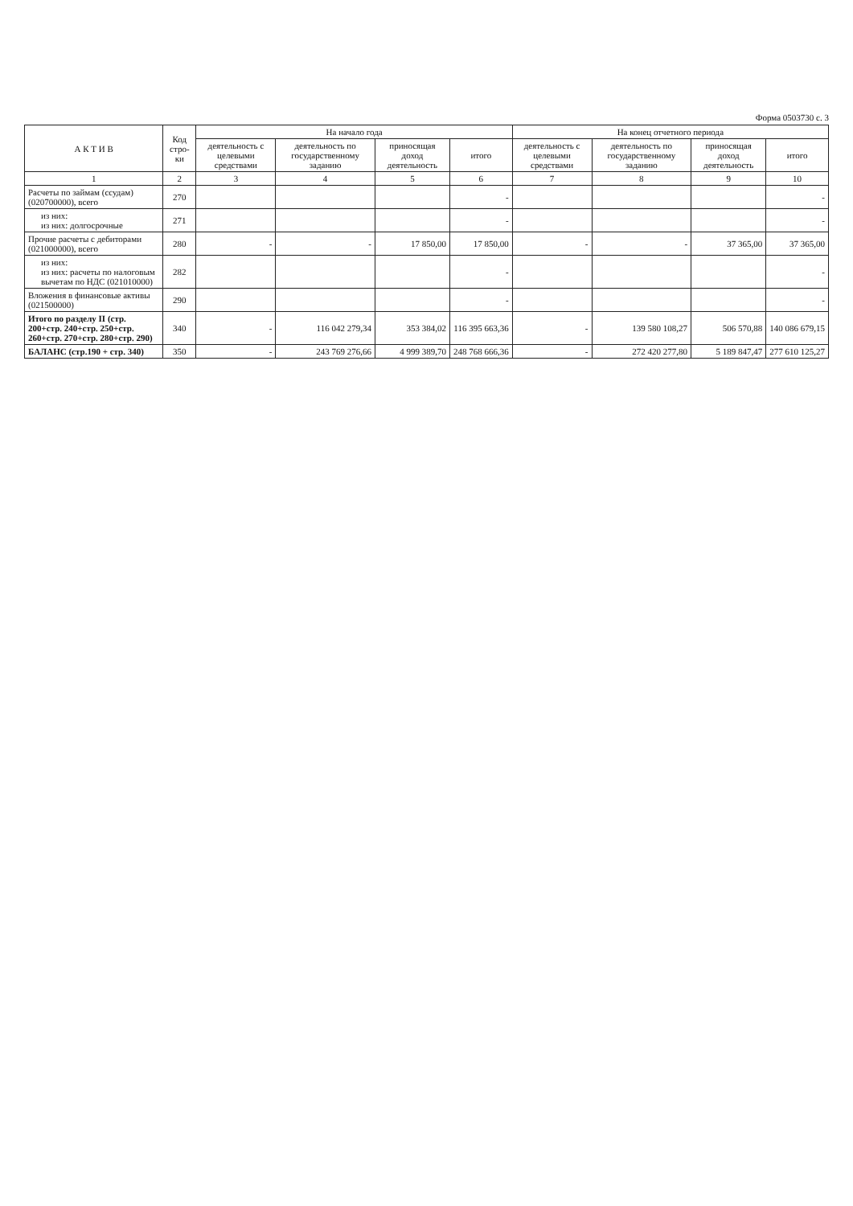Форма 0503730 с. 3
| А К Т И В | Код стро-ки | На начало года | | | | На конец отчетного периода | | | |
| --- | --- | --- | --- | --- | --- | --- | --- | --- | --- |
| | | деятельность с целевыми средствами | деятельность по государственному заданию | приносящая доход деятельность | итого | деятельность с целевыми средствами | деятельность по государственному заданию | приносящая доход деятельность | итого |
| 1 | 2 | 3 | 4 | 5 | 6 | 7 | 8 | 9 | 10 |
| Расчеты по займам (ссудам) (020700000), всего | 270 | | | | - | | | | - |
| из них: из них: долгосрочные | 271 | | | | - | | | | - |
| Прочие расчеты с дебиторами (021000000), всего | 280 | - | - | 17 850,00 | 17 850,00 | - | - | 37 365,00 | 37 365,00 |
| из них: из них: расчеты по налоговым вычетам по НДС (021010000) | 282 | | | | - | | | | - |
| Вложения в финансовые активы (021500000) | 290 | | | | - | | | | - |
| Итого по разделу II (стр. 200+стр. 240+стр. 250+стр. 260+стр. 270+стр. 280+стр. 290) | 340 | - | 116 042 279,34 | 353 384,02 | 116 395 663,36 | - | 139 580 108,27 | 506 570,88 | 140 086 679,15 |
| БАЛАНС (стр.190 + стр. 340) | 350 | - | 243 769 276,66 | 4 999 389,70 | 248 768 666,36 | - | 272 420 277,80 | 5 189 847,47 | 277 610 125,27 |